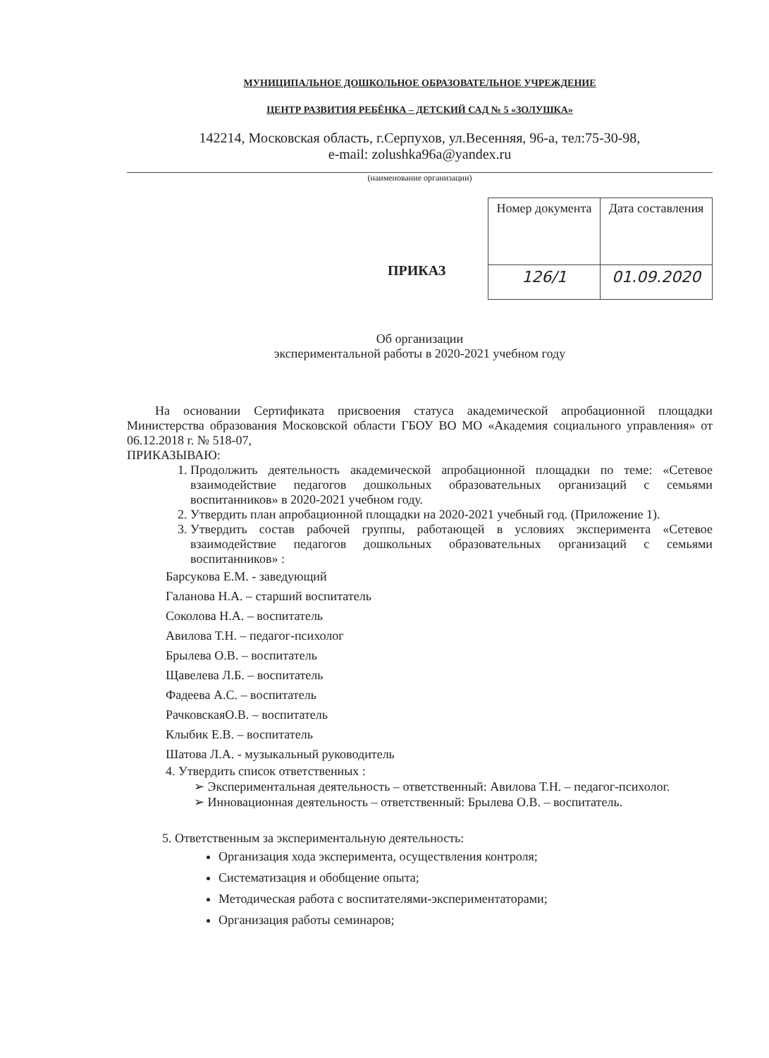МУНИЦИПАЛЬНОЕ ДОШКОЛЬНОЕ ОБРАЗОВАТЕЛЬНОЕ УЧРЕЖДЕНИЕ
ЦЕНТР РАЗВИТИЯ РЕБЁНКА – ДЕТСКИЙ САД № 5 «ЗОЛУШКА»
142214, Московская область, г.Серпухов, ул.Весенняя, 96-а, тел:75-30-98,
e-mail: zolushka96a@yandex.ru
(наименование организации)
ПРИКАЗ
| Номер документа | Дата составления |
| 126/1 | 01.09.2020 |
Об организации
экспериментальной работы в 2020-2021 учебном году
На основании Сертификата присвоения статуса академической апробационной площадки Министерства образования Московской области ГБОУ ВО МО «Академия социального управления» от 06.12.2018 г. № 518-07,
ПРИКАЗЫВАЮ:
1. Продолжить деятельность академической апробационной площадки по теме: «Сетевое взаимодействие педагогов дошкольных образовательных организаций с семьями воспитанников» в 2020-2021 учебном году.
2. Утвердить план апробационной площадки на 2020-2021 учебный год. (Приложение 1).
3. Утвердить состав рабочей группы, работающей в условиях эксперимента «Сетевое взаимодействие педагогов дошкольных образовательных организаций с семьями воспитанников» :
Барсукова Е.М. - заведующий
Галанова Н.А. – старший воспитатель
Соколова Н.А. – воспитатель
Авилова Т.Н. – педагог-психолог
Брылева О.В. – воспитатель
Щавелева Л.Б. – воспитатель
Фадеева А.С. – воспитатель
РачковскаяО.В. – воспитатель
Клыбик Е.В. – воспитатель
Шатова Л.А. - музыкальный руководитель
4. Утвердить список ответственных :
➢ Экспериментальная деятельность – ответственный: Авилова Т.Н. – педагог-психолог.
➢ Инновационная деятельность – ответственный: Брылева О.В. – воспитатель.
5. Ответственным за экспериментальную деятельность:
Организация хода эксперимента, осуществления контроля;
Систематизация и обобщение опыта;
Методическая работа с воспитателями-экспериментаторами;
Организация работы семинаров;